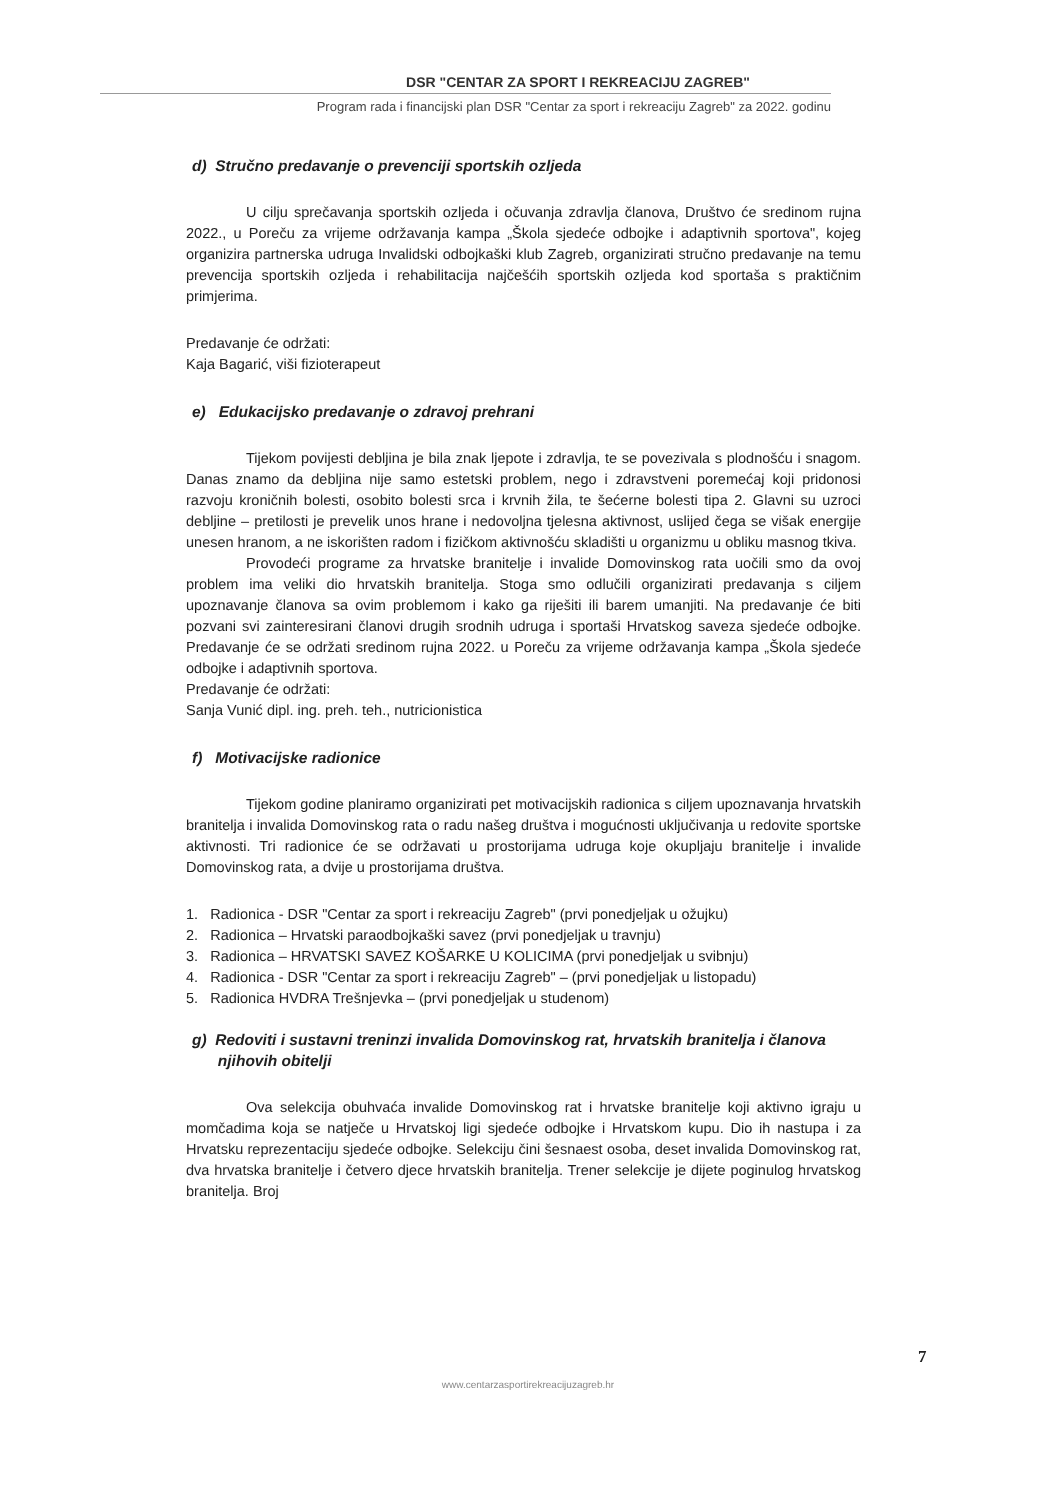DSR "CENTAR ZA SPORT I REKREACIJU ZAGREB"
Program rada i financijski plan DSR "Centar za sport i rekreaciju Zagreb" za 2022. godinu
d) Stručno predavanje o prevenciji sportskih ozljeda
U cilju sprečavanja sportskih ozljeda i očuvanja zdravlja članova, Društvo će sredinom rujna 2022., u Poreču za vrijeme održavanja kampa „Škola sjedeće odbojke i adaptivnih sportova", kojeg organizira partnerska udruga Invalidski odbojkaški klub Zagreb, organizirati stručno predavanje na temu prevencija sportskih ozljeda i rehabilitacija najčešćih sportskih ozljeda kod sportaša s praktičnim primjerima.
Predavanje će održati:
Kaja Bagarić, viši fizioterapeut
e) Edukacijsko predavanje o zdravoj prehrani
Tijekom povijesti debljina je bila znak ljepote i zdravlja, te se povezivala s plodnošću i snagom. Danas znamo da debljina nije samo estetski problem, nego i zdravstveni poremećaj koji pridonosi razvoju kroničnih bolesti, osobito bolesti srca i krvnih žila, te šećerne bolesti tipa 2. Glavni su uzroci debljine – pretilosti je prevelik unos hrane i nedovoljna tjelesna aktivnost, uslijed čega se višak energije unesen hranom, a ne iskorišten radom i fizičkom aktivnošću skladišti u organizmu u obliku masnog tkiva.
Provodeći programe za hrvatske branitelje i invalide Domovinskog rata uočili smo da ovoj problem ima veliki dio hrvatskih branitelja. Stoga smo odlučili organizirati predavanja s ciljem upoznavanje članova sa ovim problemom i kako ga riješiti ili barem umanjiti. Na predavanje će biti pozvani svi zainteresirani članovi drugih srodnih udruga i sportaši Hrvatskog saveza sjedeće odbojke. Predavanje će se održati sredinom rujna 2022. u Poreču za vrijeme održavanja kampa „Škola sjedeće odbojke i adaptivnih sportova.
Predavanje će održati:
Sanja Vunić dipl. ing. preh. teh., nutricionistica
f) Motivacijske radionice
Tijekom godine planiramo organizirati pet motivacijskih radionica s ciljem upoznavanja hrvatskih branitelja i invalida Domovinskog rata o radu našeg društva i mogućnosti uključivanja u redovite sportske aktivnosti. Tri radionice će se održavati u prostorijama udruga koje okupljaju branitelje i invalide Domovinskog rata, a dvije u prostorijama društva.
1. Radionica - DSR "Centar za sport i rekreaciju Zagreb" (prvi ponedjeljak u ožujku)
2. Radionica – Hrvatski paraodbojkaški savez (prvi ponedjeljak u travnju)
3. Radionica – HRVATSKI SAVEZ KOŠARKE U KOLICIMA (prvi ponedjeljak u svibnju)
4. Radionica - DSR "Centar za sport i rekreaciju Zagreb" – (prvi ponedjeljak u listopadu)
5. Radionica HVDRA Trešnjevka – (prvi ponedjeljak u studenom)
g) Redoviti i sustavni treninzi invalida Domovinskog rat, hrvatskih branitelja i članova
njihovih obitelji
Ova selekcija obuhvaća invalide Domovinskog rat i hrvatske branitelje koji aktivno igraju u momčadima koja se natječe u Hrvatskoj ligi sjedeće odbojke i Hrvatskom kupu. Dio ih nastupa i za Hrvatsku reprezentaciju sjedeće odbojke. Selekciju čini šesnaest osoba, deset invalida Domovinskog rat, dva hrvatska branitelje i četvero djece hrvatskih branitelja. Trener selekcije je dijete poginulog hrvatskog branitelja. Broj
7
www.centarzasportirekreacijuzagreb.hr